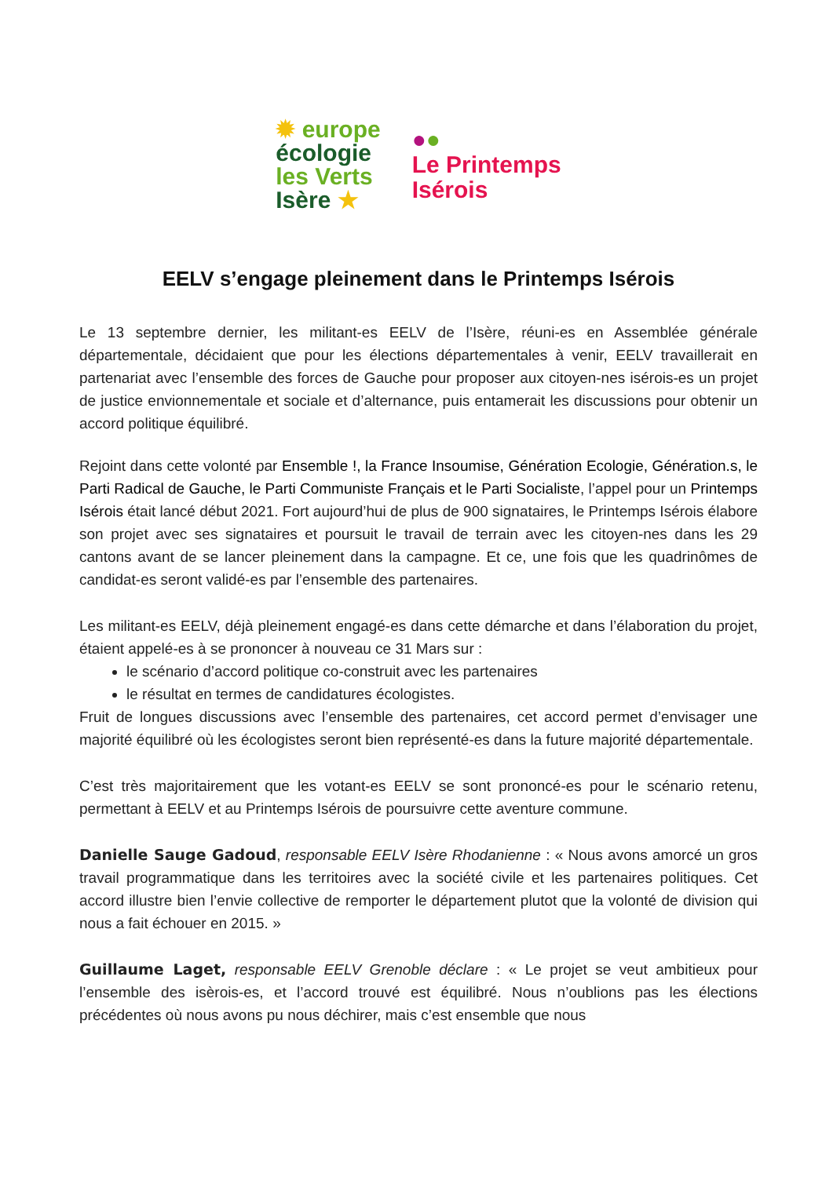✹ europe
écologie
les Verts
Isère ★
●●
Le Printemps
Isérois
EELV s’engage pleinement dans le Printemps Isérois
Le 13 septembre dernier, les militant-es EELV de l’Isère, réuni-es en Assemblée générale départementale, décidaient que pour les élections départementales à venir, EELV travaillerait en partenariat avec l’ensemble des forces de Gauche pour proposer aux citoyen-nes isérois-es un projet de justice envionnementale et sociale et d’alternance, puis entamerait les discussions pour obtenir un accord politique équilibré.
Rejoint dans cette volonté par Ensemble !, la France Insoumise, Génération Ecologie, Génération.s, le Parti Radical de Gauche, le Parti Communiste Français et le Parti Socialiste, l’appel pour un Printemps Isérois était lancé début 2021. Fort aujourd’hui de plus de 900 signataires, le Printemps Isérois élabore son projet avec ses signataires et poursuit le travail de terrain avec les citoyen-nes dans les 29 cantons avant de se lancer pleinement dans la campagne. Et ce, une fois que les quadrinômes de candidat-es seront validé-es par l’ensemble des partenaires.
Les militant-es EELV, déjà pleinement engagé-es dans cette démarche et dans l’élaboration du projet, étaient appelé-es à se prononcer à nouveau ce 31 Mars sur :
le scénario d’accord politique co-construit avec les partenaires
le résultat en termes de candidatures écologistes.
Fruit de longues discussions avec l’ensemble des partenaires, cet accord permet d’envisager une majorité équilibré où les écologistes seront bien représenté-es dans la future majorité départementale.
C’est très majoritairement que les votant-es EELV se sont prononcé-es pour le scénario retenu, permettant à EELV et au Printemps Isérois de poursuivre cette aventure commune.
Danielle Sauge Gadoud, responsable EELV Isère Rhodanienne : « Nous avons amorcé un gros travail programmatique dans les territoires avec la société civile et les partenaires politiques. Cet accord illustre bien l’envie collective de remporter le département plutot que la volonté de division qui nous a fait échouer en 2015. »
Guillaume Laget, responsable EELV Grenoble déclare : « Le projet se veut ambitieux pour l’ensemble des isèrois-es, et l’accord trouvé est équilibré. Nous n’oublions pas les élections précédentes où nous avons pu nous déchirer, mais c’est ensemble que nous